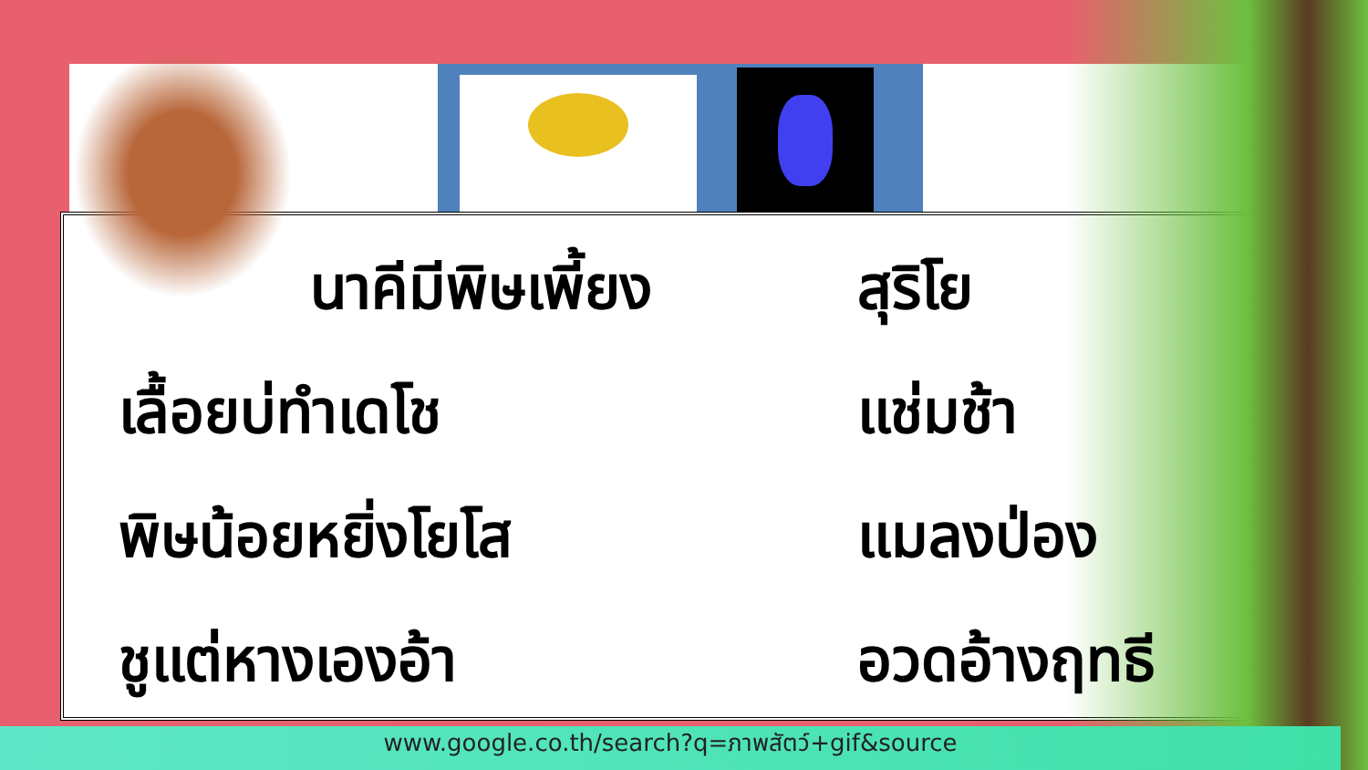นาคีมีพิษเพี้ยง สุริโย
เลื้อยบ่ทำเดโช แช่มช้า
พิษน้อยหยิ่งโยโส แมลงป่อง
ชูแต่หางเองอ้า อวดอ้างฤทธี
www.google.co.th/search?q=ภาพสัตว์+gif&source